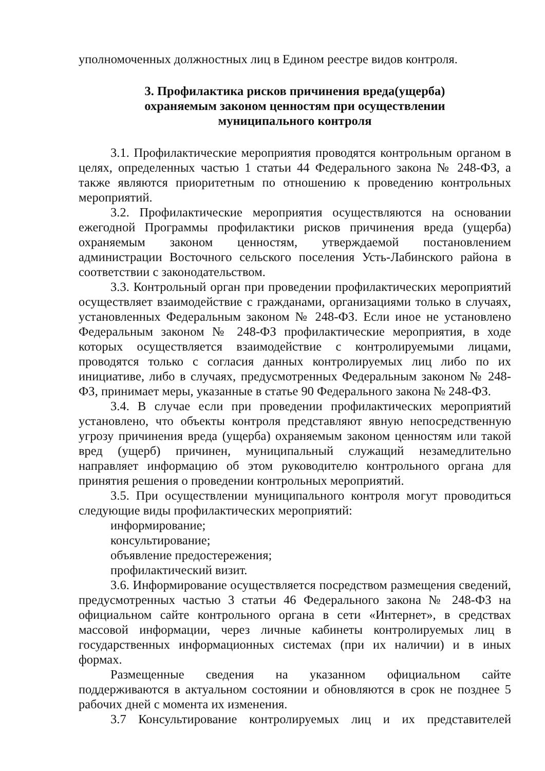уполномоченных должностных лиц в Едином реестре видов контроля.
3. Профилактика рисков причинения вреда(ущерба)
охраняемым законом ценностям при осуществлении
муниципального контроля
3.1. Профилактические мероприятия проводятся контрольным органом в целях, определенных частью 1 статьи 44 Федерального закона № 248-ФЗ, а также являются приоритетным по отношению к проведению контрольных мероприятий.
3.2. Профилактические мероприятия осуществляются на основании ежегодной Программы профилактики рисков причинения вреда (ущерба) охраняемым законом ценностям, утверждаемой постановлением администрации Восточного сельского поселения Усть-Лабинского района в соответствии с законодательством.
3.3. Контрольный орган при проведении профилактических мероприятий осуществляет взаимодействие с гражданами, организациями только в случаях, установленных Федеральным законом № 248-ФЗ. Если иное не установлено Федеральным законом № 248-ФЗ профилактические мероприятия, в ходе которых осуществляется взаимодействие с контролируемыми лицами, проводятся только с согласия данных контролируемых лиц либо по их инициативе, либо в случаях, предусмотренных Федеральным законом № 248-ФЗ, принимает меры, указанные в статье 90 Федерального закона № 248-ФЗ.
3.4. В случае если при проведении профилактических мероприятий установлено, что объекты контроля представляют явную непосредственную угрозу причинения вреда (ущерба) охраняемым законом ценностям или такой вред (ущерб) причинен, муниципальный служащий незамедлительно направляет информацию об этом руководителю контрольного органа для принятия решения о проведении контрольных мероприятий.
3.5. При осуществлении муниципального контроля могут проводиться следующие виды профилактических мероприятий:
информирование;
консультирование;
объявление предостережения;
профилактический визит.
3.6. Информирование осуществляется посредством размещения сведений, предусмотренных частью 3 статьи 46 Федерального закона № 248-ФЗ на официальном сайте контрольного органа в сети «Интернет», в средствах массовой информации, через личные кабинеты контролируемых лиц в государственных информационных системах (при их наличии) и в иных формах.
Размещенные сведения на указанном официальном сайте поддерживаются в актуальном состоянии и обновляются в срок не позднее 5 рабочих дней с момента их изменения.
3.7 Консультирование контролируемых лиц и их представителей